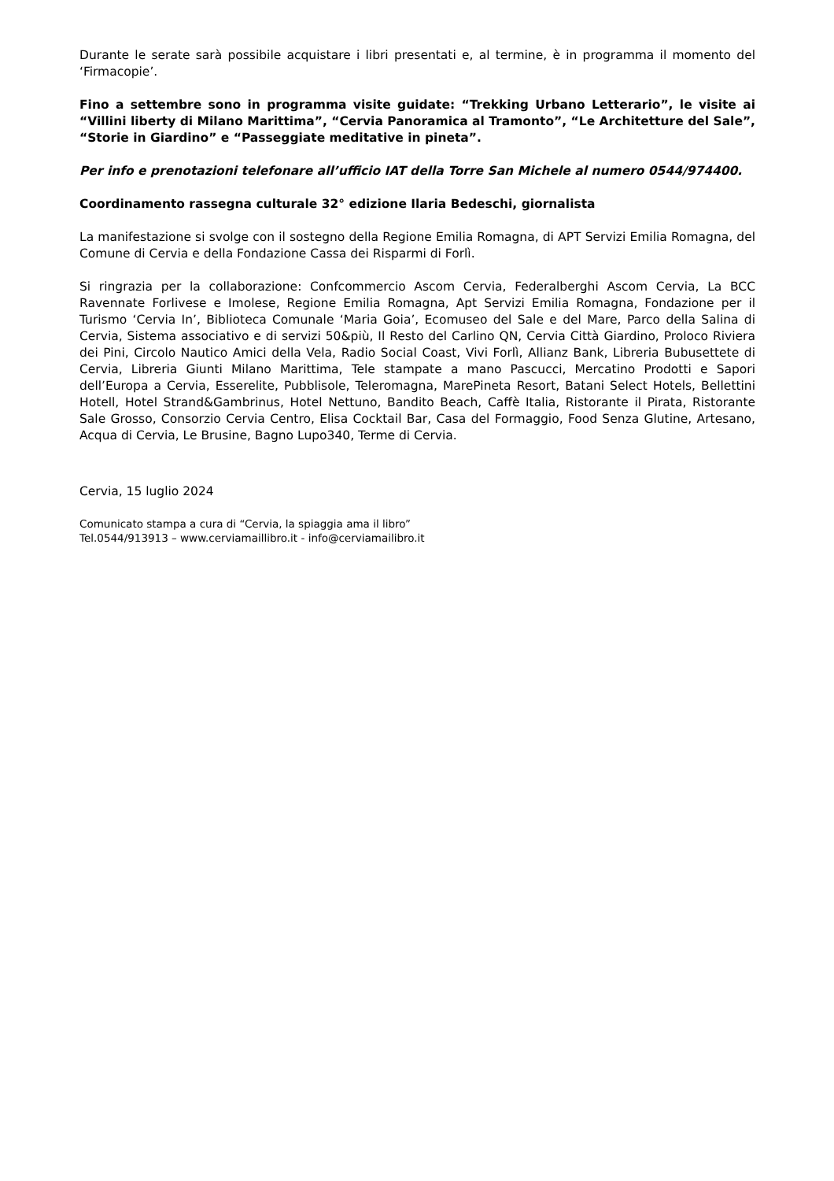Durante le serate sarà possibile acquistare i libri presentati e, al termine, è in programma il momento del ‘Firmacopie’.
Fino a settembre sono in programma visite guidate: “Trekking Urbano Letterario”, le visite ai “Villini liberty di Milano Marittima”, “Cervia Panoramica al Tramonto”, “Le Architetture del Sale”, “Storie in Giardino” e “Passeggiate meditative in pineta”.
Per info e prenotazioni telefonare all’ufficio IAT della Torre San Michele al numero 0544/974400.
Coordinamento rassegna culturale 32° edizione Ilaria Bedeschi, giornalista
La manifestazione si svolge con il sostegno della Regione Emilia Romagna, di APT Servizi Emilia Romagna, del Comune di Cervia e della Fondazione Cassa dei Risparmi di Forlì.
Si ringrazia per la collaborazione: Confcommercio Ascom Cervia, Federalberghi Ascom Cervia, La BCC Ravennate Forlivese e Imolese, Regione Emilia Romagna, Apt Servizi Emilia Romagna, Fondazione per il Turismo ‘Cervia In’, Biblioteca Comunale ‘Maria Goia’, Ecomuseo del Sale e del Mare, Parco della Salina di Cervia, Sistema associativo e di servizi 50&più, Il Resto del Carlino QN, Cervia Città Giardino, Proloco Riviera dei Pini, Circolo Nautico Amici della Vela, Radio Social Coast, Vivi Forlì, Allianz Bank, Libreria Bubusettete di Cervia, Libreria Giunti Milano Marittima, Tele stampate a mano Pascucci, Mercatino Prodotti e Sapori dell’Europa a Cervia, Esserelite, Pubblisole, Teleromagna, MarePineta Resort, Batani Select Hotels, Bellettini Hotell, Hotel Strand&Gambrinus, Hotel Nettuno, Bandito Beach, Caffè Italia, Ristorante il Pirata, Ristorante Sale Grosso, Consorzio Cervia Centro, Elisa Cocktail Bar, Casa del Formaggio, Food Senza Glutine, Artesano, Acqua di Cervia, Le Brusine, Bagno Lupo340, Terme di Cervia.
Cervia, 15 luglio 2024
Comunicato stampa a cura di “Cervia, la spiaggia ama il libro”
Tel.0544/913913 – www.cerviamaillibro.it - info@cerviamailibro.it